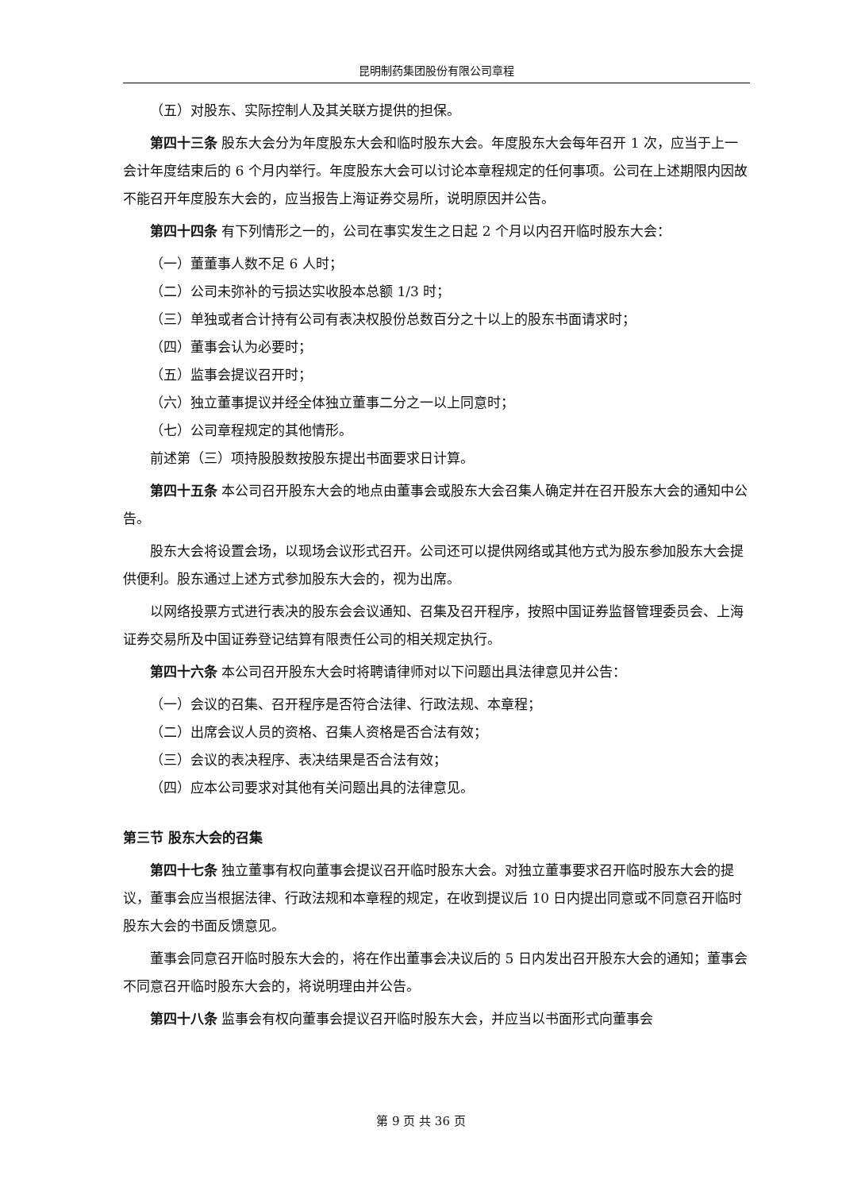昆明制药集团股份有限公司章程
（五）对股东、实际控制人及其关联方提供的担保。
第四十三条 股东大会分为年度股东大会和临时股东大会。年度股东大会每年召开 1 次，应当于上一会计年度结束后的 6 个月内举行。年度股东大会可以讨论本章程规定的任何事项。公司在上述期限内因故不能召开年度股东大会的，应当报告上海证券交易所，说明原因并公告。
第四十四条 有下列情形之一的，公司在事实发生之日起 2 个月以内召开临时股东大会：
（一）董董事人数不足 6 人时；
（二）公司未弥补的亏损达实收股本总额 1/3 时；
（三）单独或者合计持有公司有表决权股份总数百分之十以上的股东书面请求时；
（四）董事会认为必要时；
（五）监事会提议召开时；
（六）独立董事提议并经全体独立董事二分之一以上同意时；
（七）公司章程规定的其他情形。
前述第（三）项持股股数按股东提出书面要求日计算。
第四十五条 本公司召开股东大会的地点由董事会或股东大会召集人确定并在召开股东大会的通知中公告。
股东大会将设置会场，以现场会议形式召开。公司还可以提供网络或其他方式为股东参加股东大会提供便利。股东通过上述方式参加股东大会的，视为出席。
以网络投票方式进行表决的股东会会议通知、召集及召开程序，按照中国证券监督管理委员会、上海证券交易所及中国证券登记结算有限责任公司的相关规定执行。
第四十六条 本公司召开股东大会时将聘请律师对以下问题出具法律意见并公告：
（一）会议的召集、召开程序是否符合法律、行政法规、本章程；
（二）出席会议人员的资格、召集人资格是否合法有效；
（三）会议的表决程序、表决结果是否合法有效；
（四）应本公司要求对其他有关问题出具的法律意见。
第三节 股东大会的召集
第四十七条 独立董事有权向董事会提议召开临时股东大会。对独立董事要求召开临时股东大会的提议，董事会应当根据法律、行政法规和本章程的规定，在收到提议后 10 日内提出同意或不同意召开临时股东大会的书面反馈意见。
董事会同意召开临时股东大会的，将在作出董事会决议后的 5 日内发出召开股东大会的通知；董事会不同意召开临时股东大会的，将说明理由并公告。
第四十八条 监事会有权向董事会提议召开临时股东大会，并应当以书面形式向董事会
第 9 页 共 36 页